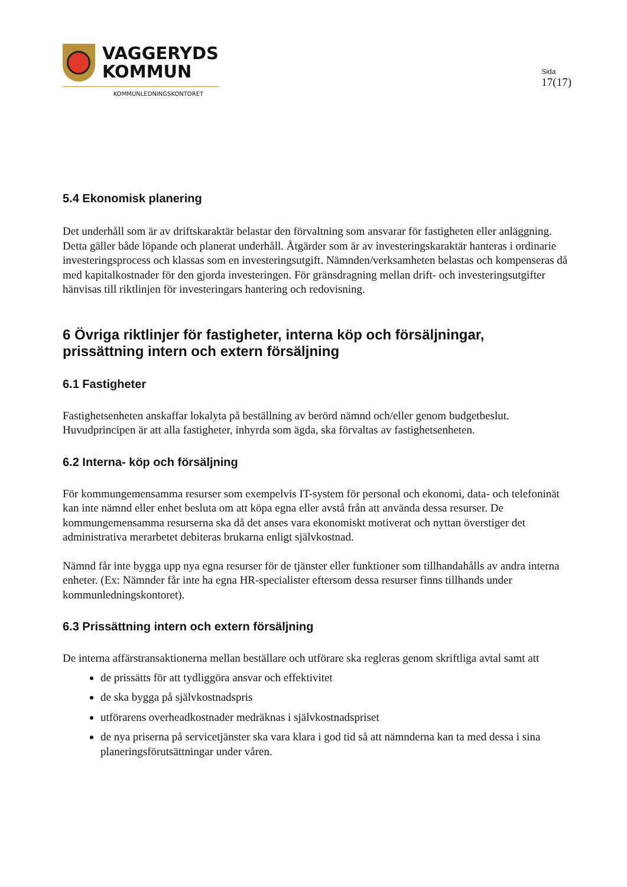VAGGERYDS
KOMMUN
KOMMUNLEDNINGSKONTORET
Sida
17(17)
5.4 Ekonomisk planering
Det underhåll som är av driftskaraktär belastar den förvaltning som ansvarar för fastigheten eller anläggning. Detta gäller både löpande och planerat underhåll. Åtgärder som är av investeringskaraktär hanteras i ordinarie investeringsprocess och klassas som en investeringsutgift. Nämnden/verksamheten belastas och kompenseras då med kapitalkostnader för den gjorda investeringen. För gränsdragning mellan drift- och investeringsutgifter hänvisas till riktlinjen för investeringars hantering och redovisning.
6 Övriga riktlinjer för fastigheter, interna köp och försäljningar, prissättning intern och extern försäljning
6.1 Fastigheter
Fastighetsenheten anskaffar lokalyta på beställning av berörd nämnd och/eller genom budgetbeslut. Huvudprincipen är att alla fastigheter, inhyrda som ägda, ska förvaltas av fastighetsenheten.
6.2 Interna- köp och försäljning
För kommungemensamma resurser som exempelvis IT-system för personal och ekonomi, data- och telefoninät kan inte nämnd eller enhet besluta om att köpa egna eller avstå från att använda dessa resurser. De kommungemensamma resurserna ska då det anses vara ekonomiskt motiverat och nyttan överstiger det administrativa merarbetet debiteras brukarna enligt självkostnad.
Nämnd får inte bygga upp nya egna resurser för de tjänster eller funktioner som tillhandahålls av andra interna enheter. (Ex: Nämnder får inte ha egna HR-specialister eftersom dessa resurser finns tillhands under kommunledningskontoret).
6.3 Prissättning intern och extern försäljning
De interna affärstransaktionerna mellan beställare och utförare ska regleras genom skriftliga avtal samt att
de prissätts för att tydliggöra ansvar och effektivitet
de ska bygga på självkostnadspris
utförarens overheadkostnader medräknas i självkostnadspriset
de nya priserna på servicetjänster ska vara klara i god tid så att nämnderna kan ta med dessa i sina planeringsförutsättningar under våren.